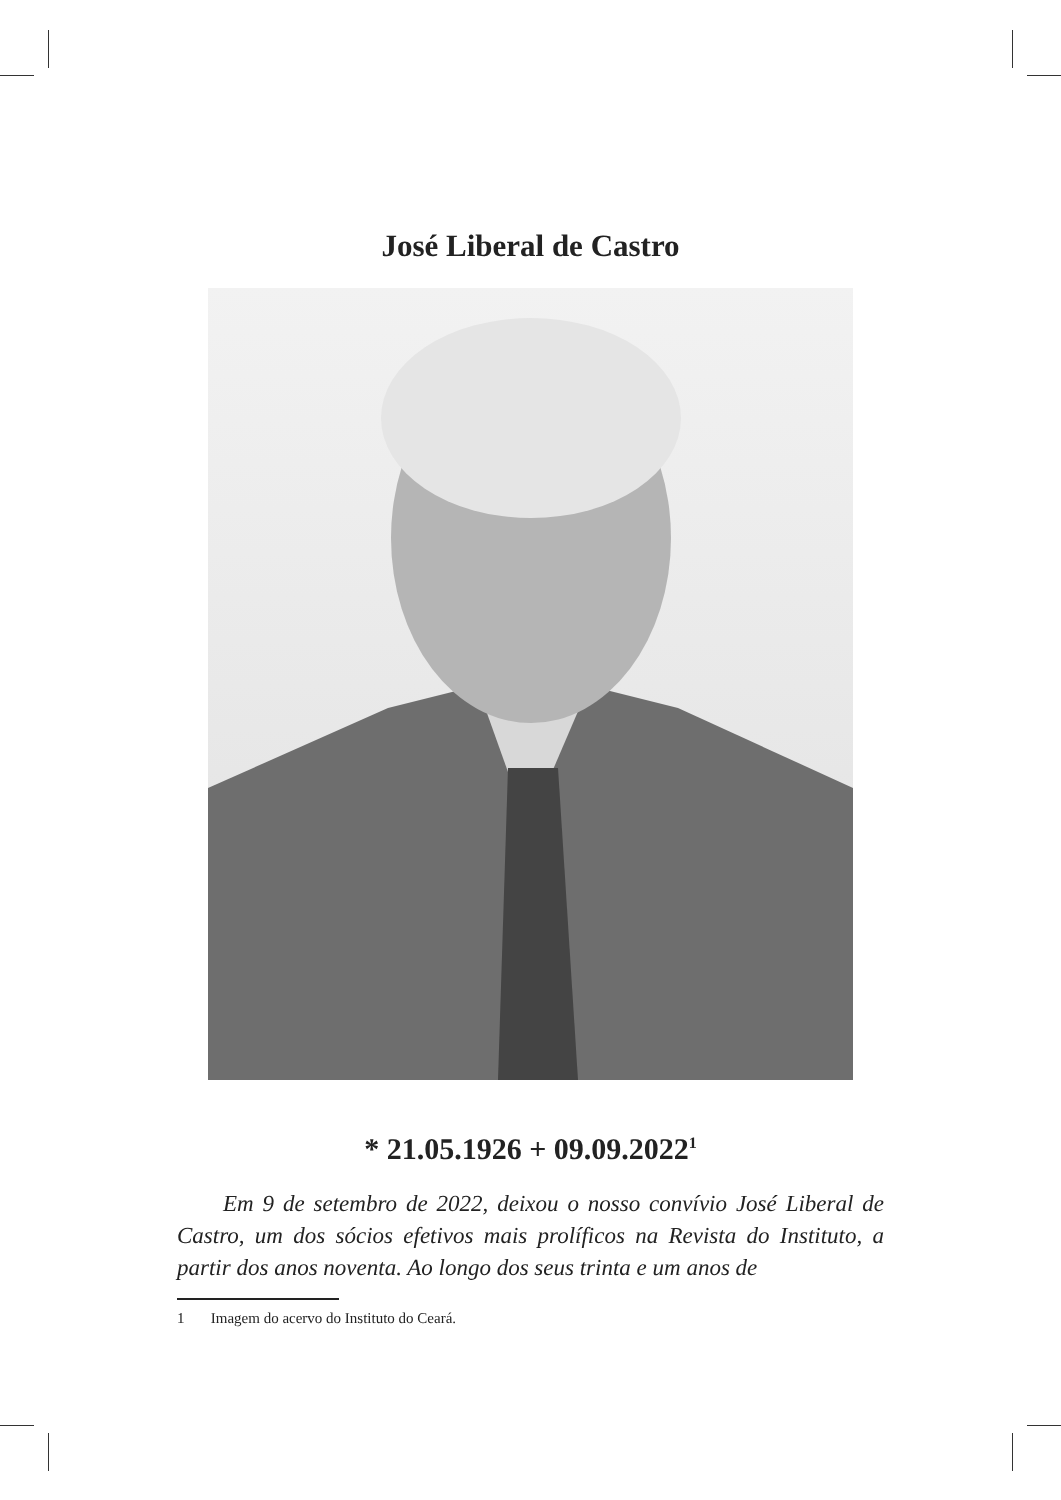José Liberal de Castro
* 21.05.1926 + 09.09.2022<sup>1</sup>
Em 9 de setembro de 2022, deixou o nosso convívio José Liberal de Castro, um dos sócios efetivos mais prolíficos na Revista do Instituto, a partir dos anos noventa. Ao longo dos seus trinta e um anos de
1 Imagem do acervo do Instituto do Ceará.